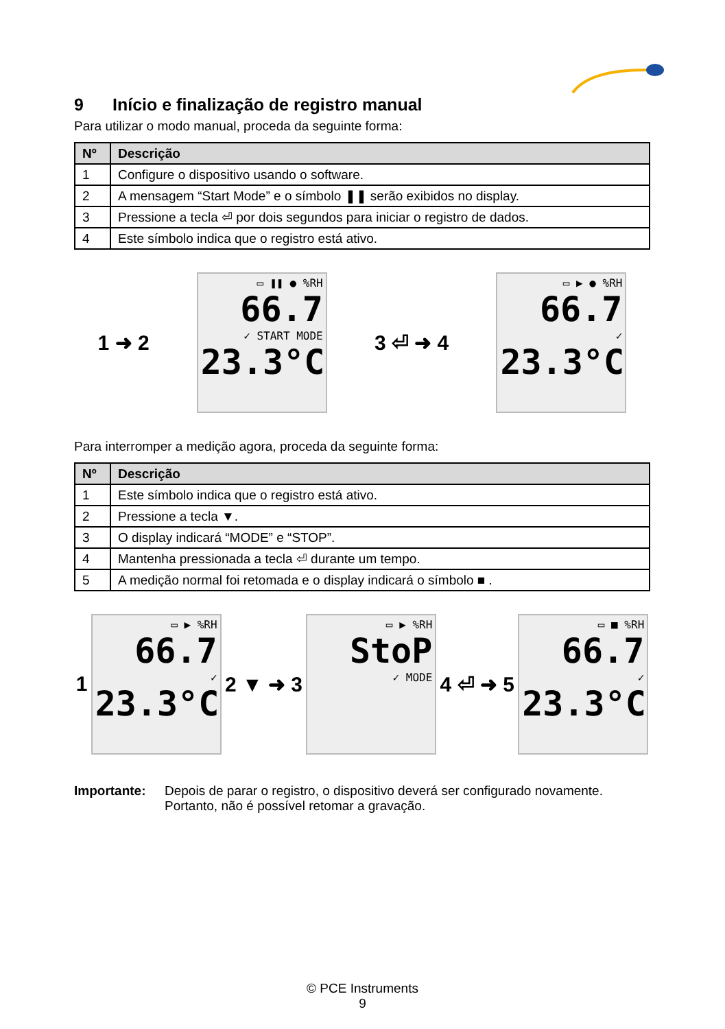9 Início e finalização de registro manual
Para utilizar o modo manual, proceda da seguinte forma:
| Nº | Descrição |
| --- | --- |
| 1 | Configure o dispositivo usando o software. |
| 2 | A mensagem “Start Mode” e o símbolo ❚❚ serão exibidos no display. |
| 3 | Pressione a tecla ⏎ por dois segundos para iniciar o registro de dados. |
| 4 | Este símbolo indica que o registro está ativo. |
1 ➜ 2
▭ ❚❚ ● %RH
66.7
✓ START MODE
23.3°C
3 ⏎ ➜ 4
▭ ▶ ● %RH
66.7
✓
23.3°C
Para interromper a medição agora, proceda da seguinte forma:
| Nº | Descrição |
| --- | --- |
| 1 | Este símbolo indica que o registro está ativo. |
| 2 | Pressione a tecla ▼. |
| 3 | O display indicará “MODE” e “STOP”. |
| 4 | Mantenha pressionada a tecla ⏎ durante um tempo. |
| 5 | A medição normal foi retomada e o display indicará o símbolo ■ . |
1
▭ ▶ %RH
66.7
✓
23.3°C
2 ▼ ➜ 3
▭ ▶ %RH
StoP
✓ MODE
4 ⏎ ➜ 5
▭ ■ %RH
66.7
✓
23.3°C
Importante: Depois de parar o registro, o dispositivo deverá ser configurado novamente. Portanto, não é possível retomar a gravação.
© PCE Instruments
9